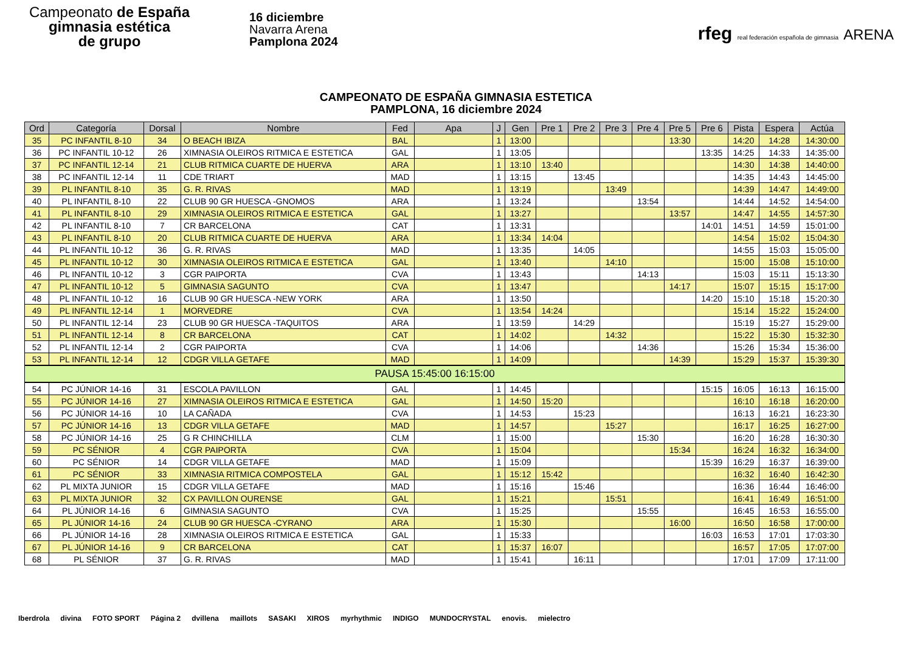Campeonato de España
gimnasia estética
de grupo
16 diciembre
Navarra Arena
Pamplona 2024
rfeg real federación española de gimnasia ARENA
CAMPEONATO DE ESPAÑA GIMNASIA ESTETICA
PAMPLONA, 16 diciembre 2024
| Ord | Categoría | Dorsal | Nombre | Fed | Apa | J | Gen | Pre 1 | Pre 2 | Pre 3 | Pre 4 | Pre 5 | Pre 6 | Pista | Espera | Actúa |
| --- | --- | --- | --- | --- | --- | --- | --- | --- | --- | --- | --- | --- | --- | --- | --- | --- |
| 35 | PC INFANTIL 8-10 | 34 | O BEACH IBIZA | BAL | | 1 | 13:00 | | | | | 13:30 | | 14:20 | 14:28 | 14:30:00 |
| 36 | PC INFANTIL 10-12 | 26 | XIMNASIA OLEIROS RITMICA E ESTETICA | GAL | | 1 | 13:05 | | | | | | 13:35 | 14:25 | 14:33 | 14:35:00 |
| 37 | PC INFANTIL 12-14 | 21 | CLUB RITMICA CUARTE DE HUERVA | ARA | | 1 | 13:10 | 13:40 | | | | | | 14:30 | 14:38 | 14:40:00 |
| 38 | PC INFANTIL 12-14 | 11 | CDE TRIART | MAD | | 1 | 13:15 | | 13:45 | | | | | 14:35 | 14:43 | 14:45:00 |
| 39 | PL INFANTIL 8-10 | 35 | G. R. RIVAS | MAD | | 1 | 13:19 | | | 13:49 | | | | 14:39 | 14:47 | 14:49:00 |
| 40 | PL INFANTIL 8-10 | 22 | CLUB 90 GR HUESCA -GNOMOS | ARA | | 1 | 13:24 | | | | 13:54 | | | 14:44 | 14:52 | 14:54:00 |
| 41 | PL INFANTIL 8-10 | 29 | XIMNASIA OLEIROS RITMICA E ESTETICA | GAL | | 1 | 13:27 | | | | | 13:57 | | 14:47 | 14:55 | 14:57:30 |
| 42 | PL INFANTIL 8-10 | 7 | CR BARCELONA | CAT | | 1 | 13:31 | | | | | | 14:01 | 14:51 | 14:59 | 15:01:00 |
| 43 | PL INFANTIL 8-10 | 20 | CLUB RITMICA CUARTE DE HUERVA | ARA | | 1 | 13:34 | 14:04 | | | | | | 14:54 | 15:02 | 15:04:30 |
| 44 | PL INFANTIL 10-12 | 36 | G. R. RIVAS | MAD | | 1 | 13:35 | | 14:05 | | | | | 14:55 | 15:03 | 15:05:00 |
| 45 | PL INFANTIL 10-12 | 30 | XIMNASIA OLEIROS RITMICA E ESTETICA | GAL | | 1 | 13:40 | | | 14:10 | | | | 15:00 | 15:08 | 15:10:00 |
| 46 | PL INFANTIL 10-12 | 3 | CGR PAIPORTA | CVA | | 1 | 13:43 | | | | 14:13 | | | 15:03 | 15:11 | 15:13:30 |
| 47 | PL INFANTIL 10-12 | 5 | GIMNASIA SAGUNTO | CVA | | 1 | 13:47 | | | | | 14:17 | | 15:07 | 15:15 | 15:17:00 |
| 48 | PL INFANTIL 10-12 | 16 | CLUB 90 GR HUESCA -NEW YORK | ARA | | 1 | 13:50 | | | | | | 14:20 | 15:10 | 15:18 | 15:20:30 |
| 49 | PL INFANTIL 12-14 | 1 | MORVEDRE | CVA | | 1 | 13:54 | 14:24 | | | | | | 15:14 | 15:22 | 15:24:00 |
| 50 | PL INFANTIL 12-14 | 23 | CLUB 90 GR HUESCA -TAQUITOS | ARA | | 1 | 13:59 | | 14:29 | | | | | 15:19 | 15:27 | 15:29:00 |
| 51 | PL INFANTIL 12-14 | 8 | CR BARCELONA | CAT | | 1 | 14:02 | | | 14:32 | | | | 15:22 | 15:30 | 15:32:30 |
| 52 | PL INFANTIL 12-14 | 2 | CGR PAIPORTA | CVA | | 1 | 14:06 | | | | 14:36 | | | 15:26 | 15:34 | 15:36:00 |
| 53 | PL INFANTIL 12-14 | 12 | CDGR VILLA GETAFE | MAD | | 1 | 14:09 | | | | | 14:39 | | 15:29 | 15:37 | 15:39:30 |
| PAUSA 15:45:00 16:15:00 | | | | | | | | | | | | | | | | |
| 54 | PC JÚNIOR 14-16 | 31 | ESCOLA PAVILLON | GAL | | 1 | 14:45 | | | | | | 15:15 | 16:05 | 16:13 | 16:15:00 |
| 55 | PC JÚNIOR 14-16 | 27 | XIMNASIA OLEIROS RITMICA E ESTETICA | GAL | | 1 | 14:50 | 15:20 | | | | | | 16:10 | 16:18 | 16:20:00 |
| 56 | PC JÚNIOR 14-16 | 10 | LA CAÑADA | CVA | | 1 | 14:53 | | 15:23 | | | | | 16:13 | 16:21 | 16:23:30 |
| 57 | PC JÚNIOR 14-16 | 13 | CDGR VILLA GETAFE | MAD | | 1 | 14:57 | | | 15:27 | | | | 16:17 | 16:25 | 16:27:00 |
| 58 | PC JÚNIOR 14-16 | 25 | G R CHINCHILLA | CLM | | 1 | 15:00 | | | | 15:30 | | | 16:20 | 16:28 | 16:30:30 |
| 59 | PC SÉNIOR | 4 | CGR PAIPORTA | CVA | | 1 | 15:04 | | | | | 15:34 | | 16:24 | 16:32 | 16:34:00 |
| 60 | PC SÉNIOR | 14 | CDGR VILLA GETAFE | MAD | | 1 | 15:09 | | | | | | 15:39 | 16:29 | 16:37 | 16:39:00 |
| 61 | PC SÉNIOR | 33 | XIMNASIA RITMICA COMPOSTELA | GAL | | 1 | 15:12 | 15:42 | | | | | | 16:32 | 16:40 | 16:42:30 |
| 62 | PL MIXTA JUNIOR | 15 | CDGR VILLA GETAFE | MAD | | 1 | 15:16 | | 15:46 | | | | | 16:36 | 16:44 | 16:46:00 |
| 63 | PL MIXTA JUNIOR | 32 | CX PAVILLON OURENSE | GAL | | 1 | 15:21 | | | 15:51 | | | | 16:41 | 16:49 | 16:51:00 |
| 64 | PL JÚNIOR 14-16 | 6 | GIMNASIA SAGUNTO | CVA | | 1 | 15:25 | | | | 15:55 | | | 16:45 | 16:53 | 16:55:00 |
| 65 | PL JÚNIOR 14-16 | 24 | CLUB 90 GR HUESCA -CYRANO | ARA | | 1 | 15:30 | | | | | 16:00 | | 16:50 | 16:58 | 17:00:00 |
| 66 | PL JÚNIOR 14-16 | 28 | XIMNASIA OLEIROS RITMICA E ESTETICA | GAL | | 1 | 15:33 | | | | | | 16:03 | 16:53 | 17:01 | 17:03:30 |
| 67 | PL JÚNIOR 14-16 | 9 | CR BARCELONA | CAT | | 1 | 15:37 | 16:07 | | | | | | 16:57 | 17:05 | 17:07:00 |
| 68 | PL SÉNIOR | 37 | G. R. RIVAS | MAD | | 1 | 15:41 | | 16:11 | | | | | 17:01 | 17:09 | 17:11:00 |
Iberdrola divina FOTO SPORT Página 2 dvillena maillots SASAKI XIROS myrhythmic INDIGO MUNDOCRYSTAL enovis. mielectro